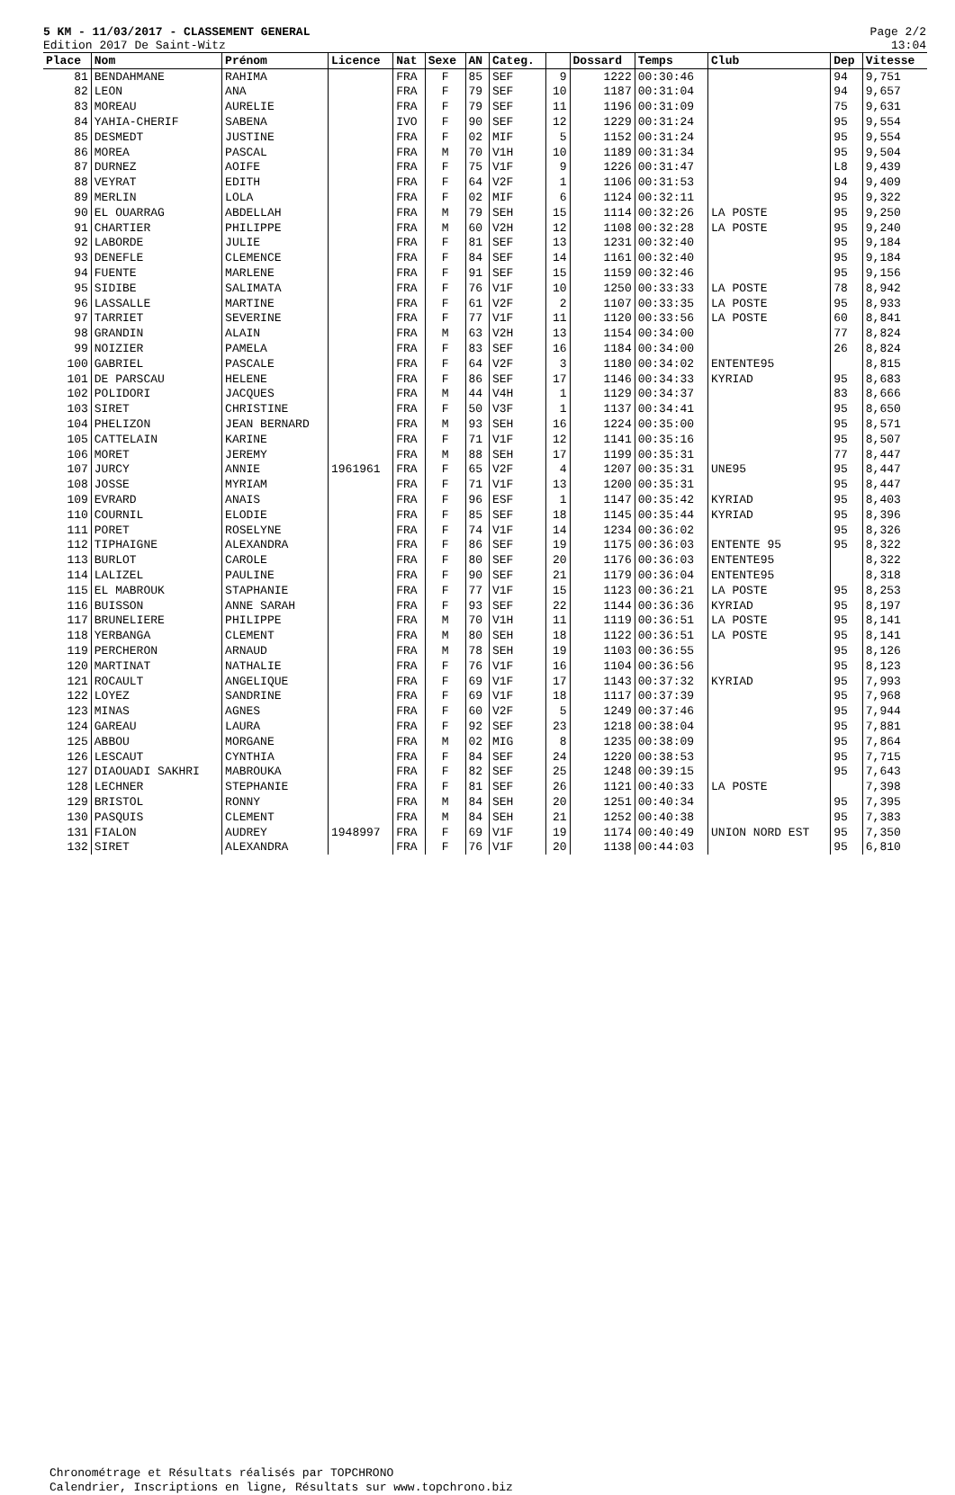5 KM - 11/03/2017 - CLASSEMENT GENERAL
Edition 2017 De Saint-Witz
Page 2/2
13:04
| Place | Nom | Prénom | Licence | Nat | Sexe | AN | Categ. | | Dossard | Temps | Club | Dep | Vitesse |
| --- | --- | --- | --- | --- | --- | --- | --- | --- | --- | --- | --- | --- | --- |
| 81 | BENDAHMANE | RAHIMA | | FRA | F | 85 | SEF | 9 | 1222 | 00:30:46 | | 94 | 9,751 |
| 82 | LEON | ANA | | FRA | F | 79 | SEF | 10 | 1187 | 00:31:04 | | 94 | 9,657 |
| 83 | MOREAU | AURELIE | | FRA | F | 79 | SEF | 11 | 1196 | 00:31:09 | | 75 | 9,631 |
| 84 | YAHIA-CHERIF | SABENA | | IVO | F | 90 | SEF | 12 | 1229 | 00:31:24 | | 95 | 9,554 |
| 85 | DESMEDT | JUSTINE | | FRA | F | 02 | MIF | 5 | 1152 | 00:31:24 | | 95 | 9,554 |
| 86 | MOREA | PASCAL | | FRA | M | 70 | V1H | 10 | 1189 | 00:31:34 | | 95 | 9,504 |
| 87 | DURNEZ | AOIFE | | FRA | F | 75 | V1F | 9 | 1226 | 00:31:47 | | L8 | 9,439 |
| 88 | VEYRAT | EDITH | | FRA | F | 64 | V2F | 1 | 1106 | 00:31:53 | | 94 | 9,409 |
| 89 | MERLIN | LOLA | | FRA | F | 02 | MIF | 6 | 1124 | 00:32:11 | | 95 | 9,322 |
| 90 | EL OUARRAG | ABDELLAH | | FRA | M | 79 | SEH | 15 | 1114 | 00:32:26 | LA POSTE | 95 | 9,250 |
| 91 | CHARTIER | PHILIPPE | | FRA | M | 60 | V2H | 12 | 1108 | 00:32:28 | LA POSTE | 95 | 9,240 |
| 92 | LABORDE | JULIE | | FRA | F | 81 | SEF | 13 | 1231 | 00:32:40 | | 95 | 9,184 |
| 93 | DENEFLE | CLEMENCE | | FRA | F | 84 | SEF | 14 | 1161 | 00:32:40 | | 95 | 9,184 |
| 94 | FUENTE | MARLENE | | FRA | F | 91 | SEF | 15 | 1159 | 00:32:46 | | 95 | 9,156 |
| 95 | SIDIBE | SALIMATA | | FRA | F | 76 | V1F | 10 | 1250 | 00:33:33 | LA POSTE | 78 | 8,942 |
| 96 | LASSALLE | MARTINE | | FRA | F | 61 | V2F | 2 | 1107 | 00:33:35 | LA POSTE | 95 | 8,933 |
| 97 | TARRIET | SEVERINE | | FRA | F | 77 | V1F | 11 | 1120 | 00:33:56 | LA POSTE | 60 | 8,841 |
| 98 | GRANDIN | ALAIN | | FRA | M | 63 | V2H | 13 | 1154 | 00:34:00 | | 77 | 8,824 |
| 99 | NOIZIER | PAMELA | | FRA | F | 83 | SEF | 16 | 1184 | 00:34:00 | | 26 | 8,824 |
| 100 | GABRIEL | PASCALE | | FRA | F | 64 | V2F | 3 | 1180 | 00:34:02 | ENTENTE95 | | 8,815 |
| 101 | DE PARSCAU | HELENE | | FRA | F | 86 | SEF | 17 | 1146 | 00:34:33 | KYRIAD | 95 | 8,683 |
| 102 | POLIDORI | JACQUES | | FRA | M | 44 | V4H | 1 | 1129 | 00:34:37 | | 83 | 8,666 |
| 103 | SIRET | CHRISTINE | | FRA | F | 50 | V3F | 1 | 1137 | 00:34:41 | | 95 | 8,650 |
| 104 | PHELIZON | JEAN BERNARD | | FRA | M | 93 | SEH | 16 | 1224 | 00:35:00 | | 95 | 8,571 |
| 105 | CATTELAIN | KARINE | | FRA | F | 71 | V1F | 12 | 1141 | 00:35:16 | | 95 | 8,507 |
| 106 | MORET | JEREMY | | FRA | M | 88 | SEH | 17 | 1199 | 00:35:31 | | 77 | 8,447 |
| 107 | JURCY | ANNIE | 1961961 | FRA | F | 65 | V2F | 4 | 1207 | 00:35:31 | UNE95 | 95 | 8,447 |
| 108 | JOSSE | MYRIAM | | FRA | F | 71 | V1F | 13 | 1200 | 00:35:31 | | 95 | 8,447 |
| 109 | EVRARD | ANAIS | | FRA | F | 96 | ESF | 1 | 1147 | 00:35:42 | KYRIAD | 95 | 8,403 |
| 110 | COURNIL | ELODIE | | FRA | F | 85 | SEF | 18 | 1145 | 00:35:44 | KYRIAD | 95 | 8,396 |
| 111 | PORET | ROSELYNE | | FRA | F | 74 | V1F | 14 | 1234 | 00:36:02 | | 95 | 8,326 |
| 112 | TIPHAIGNE | ALEXANDRA | | FRA | F | 86 | SEF | 19 | 1175 | 00:36:03 | ENTENTE 95 | 95 | 8,322 |
| 113 | BURLOT | CAROLE | | FRA | F | 80 | SEF | 20 | 1176 | 00:36:03 | ENTENTE95 | | 8,322 |
| 114 | LALIZEL | PAULINE | | FRA | F | 90 | SEF | 21 | 1179 | 00:36:04 | ENTENTE95 | | 8,318 |
| 115 | EL MABROUK | STAPHANIE | | FRA | F | 77 | V1F | 15 | 1123 | 00:36:21 | LA POSTE | 95 | 8,253 |
| 116 | BUISSON | ANNE SARAH | | FRA | F | 93 | SEF | 22 | 1144 | 00:36:36 | KYRIAD | 95 | 8,197 |
| 117 | BRUNELIERE | PHILIPPE | | FRA | M | 70 | V1H | 11 | 1119 | 00:36:51 | LA POSTE | 95 | 8,141 |
| 118 | YERBANGA | CLEMENT | | FRA | M | 80 | SEH | 18 | 1122 | 00:36:51 | LA POSTE | 95 | 8,141 |
| 119 | PERCHERON | ARNAUD | | FRA | M | 78 | SEH | 19 | 1103 | 00:36:55 | | 95 | 8,126 |
| 120 | MARTINAT | NATHALIE | | FRA | F | 76 | V1F | 16 | 1104 | 00:36:56 | | 95 | 8,123 |
| 121 | ROCAULT | ANGELIQUE | | FRA | F | 69 | V1F | 17 | 1143 | 00:37:32 | KYRIAD | 95 | 7,993 |
| 122 | LOYEZ | SANDRINE | | FRA | F | 69 | V1F | 18 | 1117 | 00:37:39 | | 95 | 7,968 |
| 123 | MINAS | AGNES | | FRA | F | 60 | V2F | 5 | 1249 | 00:37:46 | | 95 | 7,944 |
| 124 | GAREAU | LAURA | | FRA | F | 92 | SEF | 23 | 1218 | 00:38:04 | | 95 | 7,881 |
| 125 | ABBOU | MORGANE | | FRA | M | 02 | MIG | 8 | 1235 | 00:38:09 | | 95 | 7,864 |
| 126 | LESCAUT | CYNTHIA | | FRA | F | 84 | SEF | 24 | 1220 | 00:38:53 | | 95 | 7,715 |
| 127 | DIAOUADI SAKHRI | MABROUKA | | FRA | F | 82 | SEF | 25 | 1248 | 00:39:15 | | 95 | 7,643 |
| 128 | LECHNER | STEPHANIE | | FRA | F | 81 | SEF | 26 | 1121 | 00:40:33 | LA POSTE | | 7,398 |
| 129 | BRISTOL | RONNY | | FRA | M | 84 | SEH | 20 | 1251 | 00:40:34 | | 95 | 7,395 |
| 130 | PASQUIS | CLEMENT | | FRA | M | 84 | SEH | 21 | 1252 | 00:40:38 | | 95 | 7,383 |
| 131 | FIALON | AUDREY | 1948997 | FRA | F | 69 | V1F | 19 | 1174 | 00:40:49 | UNION NORD EST | 95 | 7,350 |
| 132 | SIRET | ALEXANDRA | | FRA | F | 76 | V1F | 20 | 1138 | 00:44:03 | | 95 | 6,810 |
Chronométrage et Résultats réalisés par TOPCHRONO
Calendrier, Inscriptions en ligne, Résultats sur www.topchrono.biz